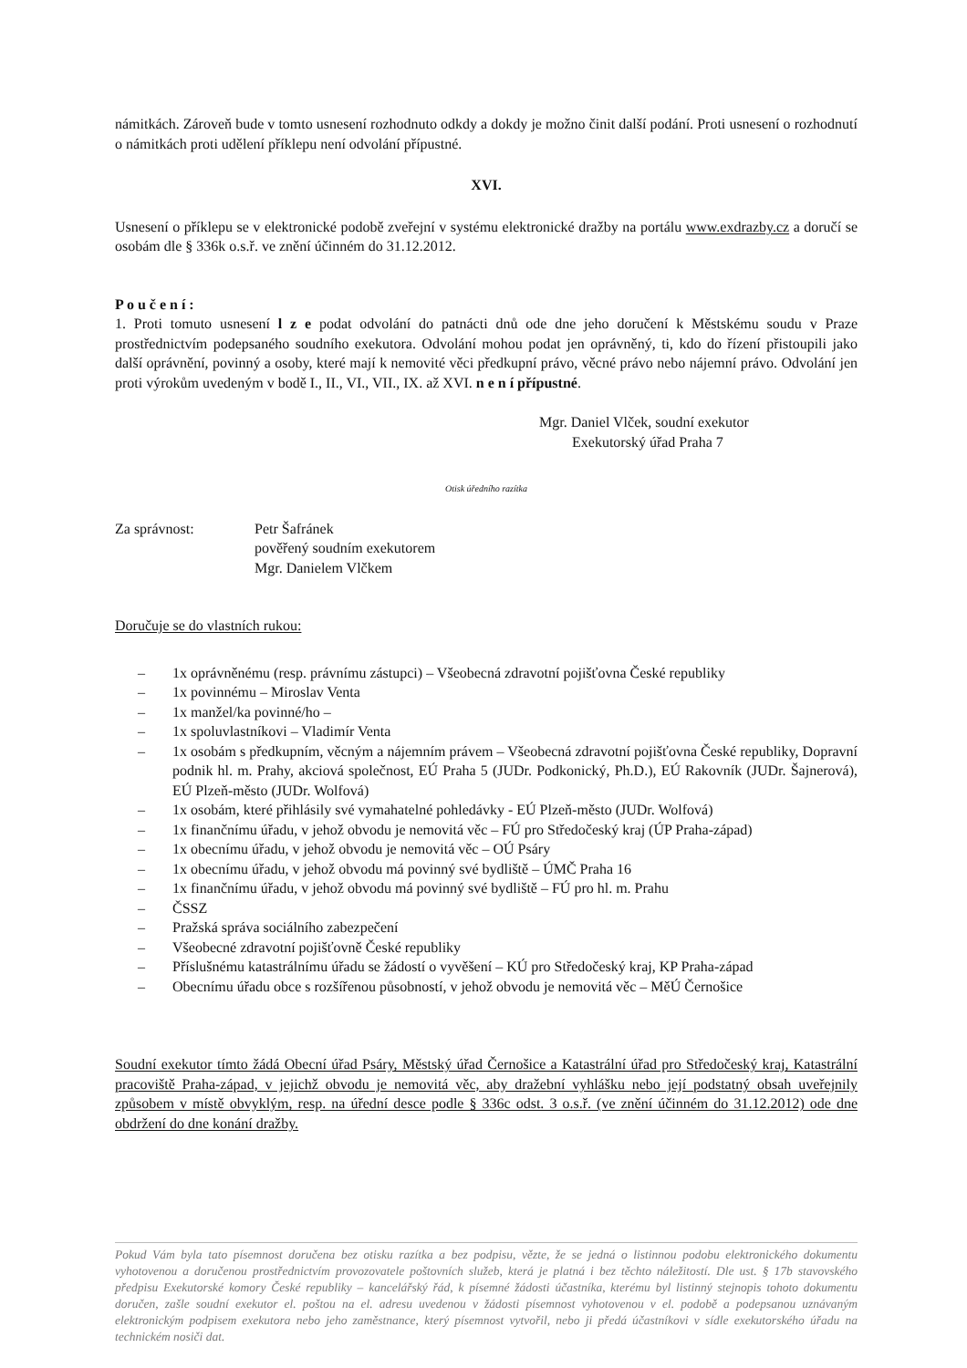námitkách. Zároveň bude v tomto usnesení rozhodnuto odkdy a dokdy je možno činit další podání. Proti usnesení o rozhodnutí o námitkách proti udělení příklepu není odvolání přípustné.
XVI.
Usnesení o příklepu se v elektronické podobě zveřejní v systému elektronické dražby na portálu www.exdrazby.cz a doručí se osobám dle § 336k o.s.ř. ve znění účinném do 31.12.2012.
P o u č e n í :
1. Proti tomuto usnesení l z e podat odvolání do patnácti dnů ode dne jeho doručení k Městskému soudu v Praze prostřednictvím podepsaného soudního exekutora. Odvolání mohou podat jen oprávněný, ti, kdo do řízení přistoupili jako další oprávnění, povinný a osoby, které mají k nemovité věci předkupní právo, věcné právo nebo nájemní právo. Odvolání jen proti výrokům uvedeným v bodě I., II., VI., VII., IX. až XVI. n e n í přípustné.
Mgr. Daniel Vlček, soudní exekutor
Exekutorský úřad Praha 7
Otisk úředního razítka
Za správnost: Petr Šafránek
pověřený soudním exekutorem
Mgr. Danielem Vlčkem
Doručuje se do vlastních rukou:
– 1x oprávněnému (resp. právnímu zástupci) – Všeobecná zdravotní pojišťovna České republiky
– 1x povinnému – Miroslav Venta
– 1x manžel/ka povinné/ho –
– 1x spoluvlastníkovi – Vladimír Venta
– 1x osobám s předkupním, věcným a nájemním právem – Všeobecná zdravotní pojišťovna České republiky, Dopravní podnik hl. m. Prahy, akciová společnost, EÚ Praha 5 (JUDr. Podkonický, Ph.D.), EÚ Rakovník (JUDr. Šajnerová), EÚ Plzeň-město (JUDr. Wolfová)
– 1x osobám, které přihlásily své vymahatelné pohledávky - EÚ Plzeň-město (JUDr. Wolfová)
– 1x finančnímu úřadu, v jehož obvodu je nemovitá věc – FÚ pro Středočeský kraj (ÚP Praha-západ)
– 1x obecnímu úřadu, v jehož obvodu je nemovitá věc – OÚ Psáry
– 1x obecnímu úřadu, v jehož obvodu má povinný své bydliště – ÚMČ Praha 16
– 1x finančnímu úřadu, v jehož obvodu má povinný své bydliště – FÚ pro hl. m. Prahu
– ČSSZ
– Pražská správa sociálního zabezpečení
– Všeobecné zdravotní pojišťovně České republiky
– Příslušnému katastrálnímu úřadu se žádostí o vyvěšení – KÚ pro Středočeský kraj, KP Praha-západ
– Obecnímu úřadu obce s rozšířenou působností, v jehož obvodu je nemovitá věc – MěÚ Černošice
Soudní exekutor tímto žádá Obecní úřad Psáry, Městský úřad Černošice a Katastrální úřad pro Středočeský kraj, Katastrální pracoviště Praha-západ, v jejichž obvodu je nemovitá věc, aby dražební vyhlášku nebo její podstatný obsah uveřejnily způsobem v místě obvyklým, resp. na úřední desce podle § 336c odst. 3 o.s.ř. (ve znění účinném do 31.12.2012) ode dne obdržení do dne konání dražby.
Pokud Vám byla tato písemnost doručena bez otisku razítka a bez podpisu, vězte, že se jedná o listinnou podobu elektronického dokumentu vyhotovenou a doručenou prostřednictvím provozovatele poštovních služeb, která je platná i bez těchto náležitostí. Dle ust. § 17b stavovského předpisu Exekutorské komory České republiky – kancelářský řád, k písemné žádosti účastníka, kterému byl listinný stejnopis tohoto dokumentu doručen, zašle soudní exekutor el. poštou na el. adresu uvedenou v žádosti písemnost vyhotovenou v el. podobě a podepsanou uznávaným elektronickým podpisem exekutora nebo jeho zaměstnance, který písemnost vytvořil, nebo ji předá účastníkovi v sídle exekutorského úřadu na technickém nosiči dat.